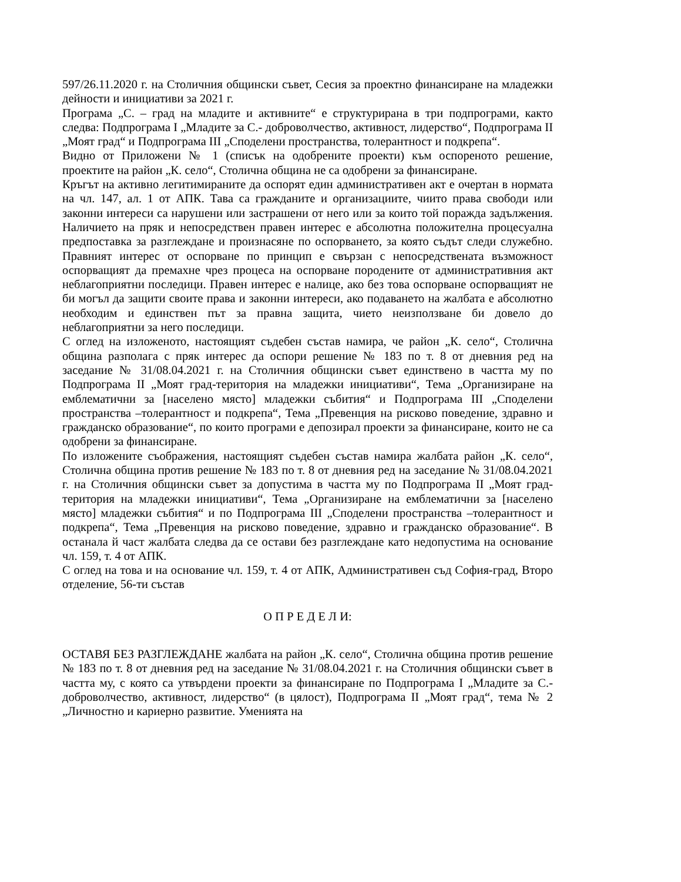597/26.11.2020 г. на Столичния общински съвет, Сесия за проектно финансиране на младежки дейности и инициативи за 2021 г.
Програма „С. – град на младите и активните“ е структурирана в три подпрограми, както следва: Подпрограма I „Младите за С.- доброволчество, активност, лидерство“, Подпрограма II „Моят град“ и Подпрограма III „Споделени пространства, толерантност и подкрепа“.
Видно от Приложени № 1 (списък на одобрените проекти) към оспореното решение, проектите на район „К. село“, Столична община не са одобрени за финансиране.
Кръгът на активно легитимираните да оспорят един административен акт е очертан в нормата на чл. 147, ал. 1 от АПК. Тава са гражданите и организациите, чиито права свободи или законни интереси са нарушени или застрашени от него или за които той поражда задължения. Наличието на пряк и непосредствен правен интерес е абсолютна положителна процесуална предпоставка за разглеждане и произнасяне по оспорването, за която съдът следи служебно. Правният интерес от оспорване по принцип е свързан с непосредствената възможност оспорващият да премахне чрез процеса на оспорване породените от административния акт неблагоприятни последици. Правен интерес е налице, ако без това оспорване оспорващият не би могъл да защити своите права и законни интереси, ако подаването на жалбата е абсолютно необходим и единствен път за правна защита, чието неизползване би довело до неблагоприятни за него последици.
С оглед на изложеното, настоящият съдебен състав намира, че район „К. село“, Столична община разполага с пряк интерес да оспори решение № 183 по т. 8 от дневния ред на заседание № 31/08.04.2021 г. на Столичния общински съвет единствено в частта му по Подпрограма II „Моят град-територия на младежки инициативи“, Тема „Организиране на емблематични за [населено място] младежки събития“ и Подпрограма III „Споделени пространства –толерантност и подкрепа“, Тема „Превенция на рисково поведение, здравно и гражданско образование“, по които програми е депозирал проекти за финансиране, които не са одобрени за финансиране.
По изложените съображения, настоящият съдебен състав намира жалбата район „К. село“, Столична община против решение № 183 по т. 8 от дневния ред на заседание № 31/08.04.2021 г. на Столичния общински съвет за допустима в частта му по Подпрограма II „Моят град-територия на младежки инициативи“, Тема „Организиране на емблематични за [населено място] младежки събития“ и по Подпрограма III „Споделени пространства –толерантност и подкрепа“, Тема „Превенция на рисково поведение, здравно и гражданско образование“. В останала й част жалбата следва да се остави без разглеждане като недопустима на основание чл. 159, т. 4 от АПК.
С оглед на това и на основание чл. 159, т. 4 от АПК, Административен съд София-град, Второ отделение, 56-ти състав
О П Р Е Д Е Л И:
ОСТАВЯ БЕЗ РАЗГЛЕЖДАНЕ жалбата на район „К. село“, Столична община против решение № 183 по т. 8 от дневния ред на заседание № 31/08.04.2021 г. на Столичния общински съвет в частта му, с която са утвърдени проекти за финансиране по Подпрограма I „Младите за С.-доброволчество, активност, лидерство“ (в цялост), Подпрограма II „Моят град“, тема № 2 „Личностно и кариерно развитие. Уменията на